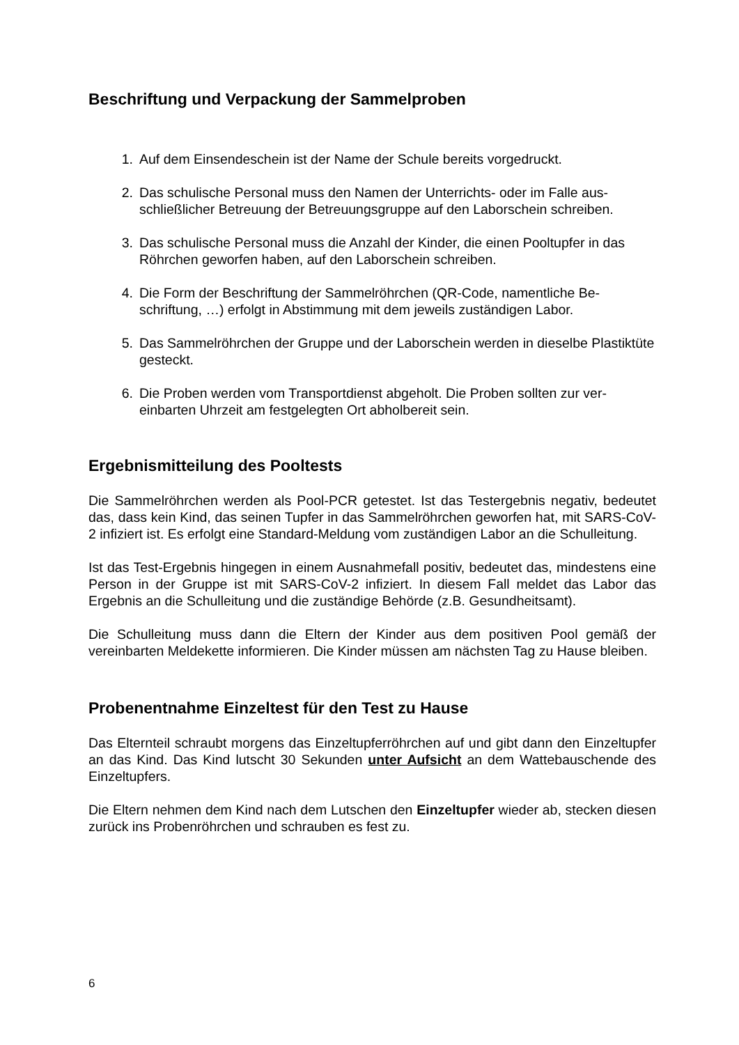Beschriftung und Verpackung der Sammelproben
1. Auf dem Einsendeschein ist der Name der Schule bereits vorgedruckt.
2. Das schulische Personal muss den Namen der Unterrichts- oder im Falle aus­schließlicher Betreuung der Betreuungsgruppe auf den Laborschein schrei­ben.
3. Das schulische Personal muss die Anzahl der Kinder, die einen Pooltupfer in das Röhrchen geworfen haben, auf den Laborschein schreiben.
4. Die Form der Beschriftung der Sammelröhrchen (QR-Code, namentliche Be­schriftung, …) erfolgt in Abstimmung mit dem jeweils zuständigen Labor.
5. Das Sammelröhrchen der Gruppe und der Laborschein werden in dieselbe Plastiktüte gesteckt.
6. Die Proben werden vom Transportdienst abgeholt. Die Proben sollten zur ver­einbarten Uhrzeit am festgelegten Ort abholbereit sein.
Ergebnismitteilung des Pooltests
Die Sammelröhrchen werden als Pool-PCR getestet. Ist das Testergebnis negativ, be­deutet das, dass kein Kind, das seinen Tupfer in das Sammelröhrchen geworfen hat, mit SARS-CoV-2 infiziert ist. Es erfolgt eine Standard-Meldung vom zuständigen Labor an die Schulleitung.
Ist das Test-Ergebnis hingegen in einem Ausnahmefall positiv, bedeutet das, mindes­tens eine Person in der Gruppe ist mit SARS-CoV-2 infiziert. In diesem Fall meldet das Labor das Ergebnis an die Schulleitung und die zuständige Behörde (z.B. Gesund­heitsamt).
Die Schulleitung muss dann die Eltern der Kinder aus dem positiven Pool gemäß der vereinbarten Meldekette informieren. Die Kinder müssen am nächsten Tag zu Hause bleiben.
Probenentnahme Einzeltest für den Test zu Hause
Das Elternteil schraubt morgens das Einzeltupferröhrchen auf und gibt dann den Ein­zeltupfer an das Kind. Das Kind lutscht 30 Sekunden unter Aufsicht an dem Watte­bauschende des Einzeltupfers.
Die Eltern nehmen dem Kind nach dem Lutschen den Einzeltupfer wieder ab, stecken diesen zurück ins Probenröhrchen und schrauben es fest zu.
6